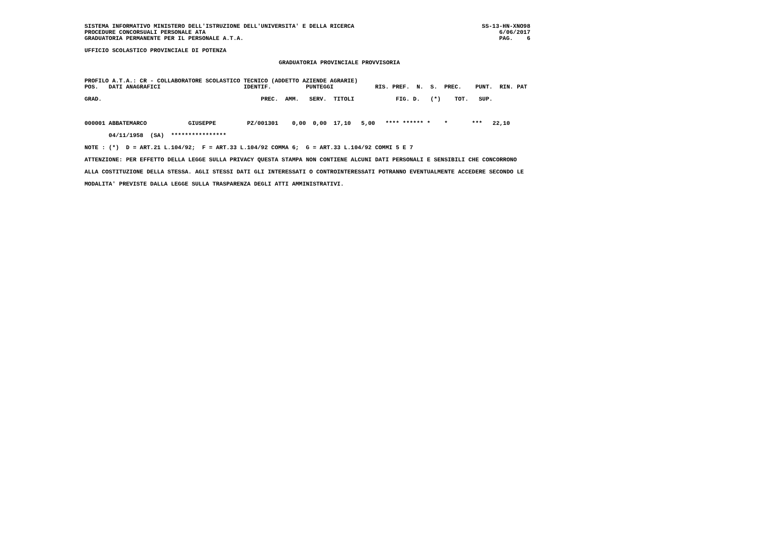SISTEMA INFORMATIVO MINISTERO DELL'ISTRUZIONE DELL'UNIVERSITA' E DELLA RICERCA PROCEDURE CONCORSUALI PERSONALE ATA GRADUATORIA PERMANENTE PER IL PERSONALE A.T.A.
SS-13-HN-XNO98 6/06/2017 PAG. 6
UFFICIO SCOLASTICO PROVINCIALE DI POTENZA
GRADUATORIA PROVINCIALE PROVVISORIA
PROFILO A.T.A.: CR - COLLABORATORE SCOLASTICO TECNICO (ADDETTO AZIENDE AGRARIE)
| POS. DATI ANAGRAFICI IDENTIF. PUNTEGGI RIS. PREF. N. S. PREC. PUNT. RIN. PAT |
| --- |
| GRAD. PREC. AMM. SERV. TITOLI FIG. D. (*) TOT. SUP. |
| 000001 ABBATEMARCO GIUSEPPE PZ/001301 0,00 0,00 17,10 5,00 **** ****** * * *** 22,10 |
| 04/11/1958 (SA) **************** |
NOTE : (*) D = ART.21 L.104/92; F = ART.33 L.104/92 COMMA 6; G = ART.33 L.104/92 COMMI 5 E 7
ATTENZIONE: PER EFFETTO DELLA LEGGE SULLA PRIVACY QUESTA STAMPA NON CONTIENE ALCUNI DATI PERSONALI E SENSIBILI CHE CONCORRONO
ALLA COSTITUZIONE DELLA STESSA. AGLI STESSI DATI GLI INTERESSATI O CONTROINTERESSATI POTRANNO EVENTUALMENTE ACCEDERE SECONDO LE
MODALITA' PREVISTE DALLA LEGGE SULLA TRASPARENZA DEGLI ATTI AMMINISTRATIVI.